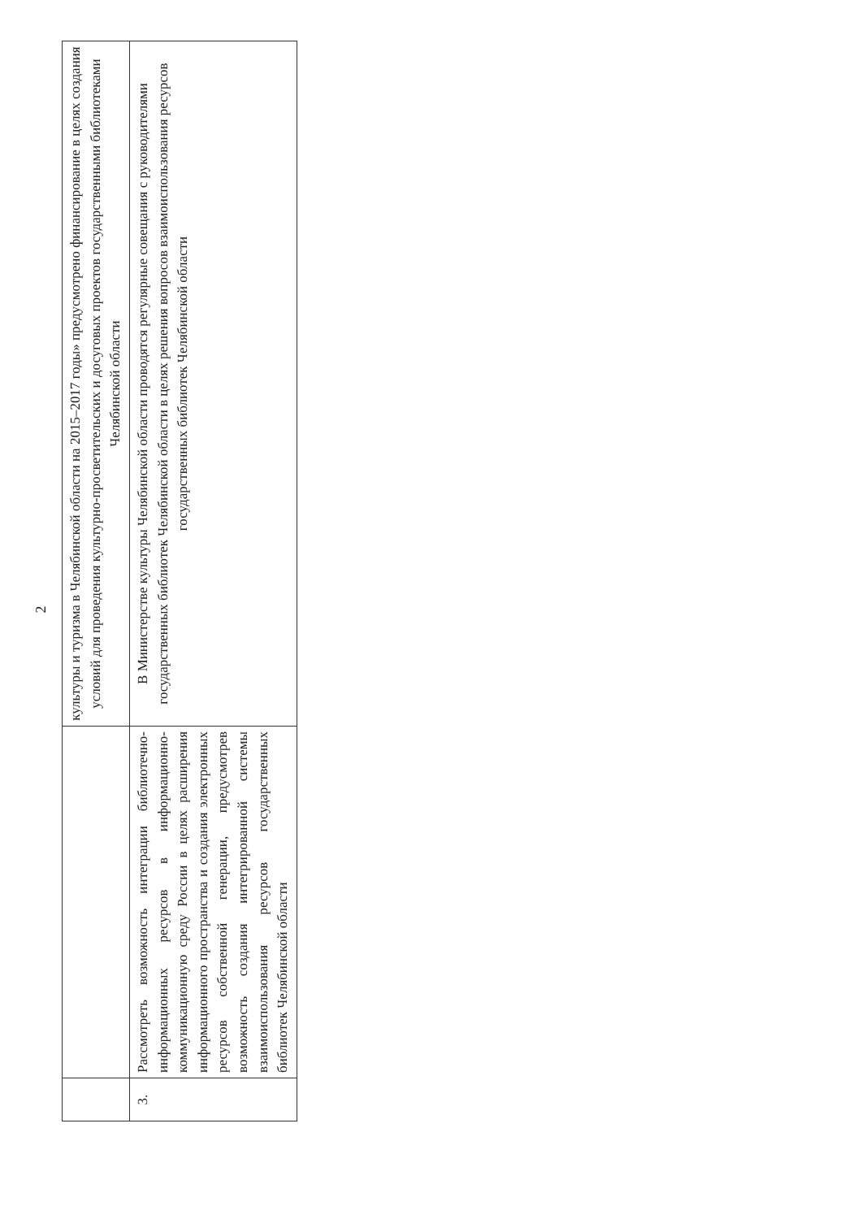2
| | | культуры и туризма в Челябинской области на 2015–2017 годы» предусмотрено финансирование в целях создания условий для проведения культурно-просветительских и досуговых проектов государственными библиотеками Челябинской области |
| 3. | Рассмотреть возможность интеграции библиотечно-информационных ресурсов в информационно-коммуникационную среду России в целях расширения информационного пространства и создания электронных ресурсов собственной генерации, предусмотрев возможность создания интегрированной системы взаимоиспользования ресурсов государственных библиотек Челябинской области | В Министерстве культуры Челябинской области проводятся регулярные совещания с руководителями государственных библиотек Челябинской области в целях решения вопросов взаимоиспользования ресурсов государственных библиотек Челябинской области |